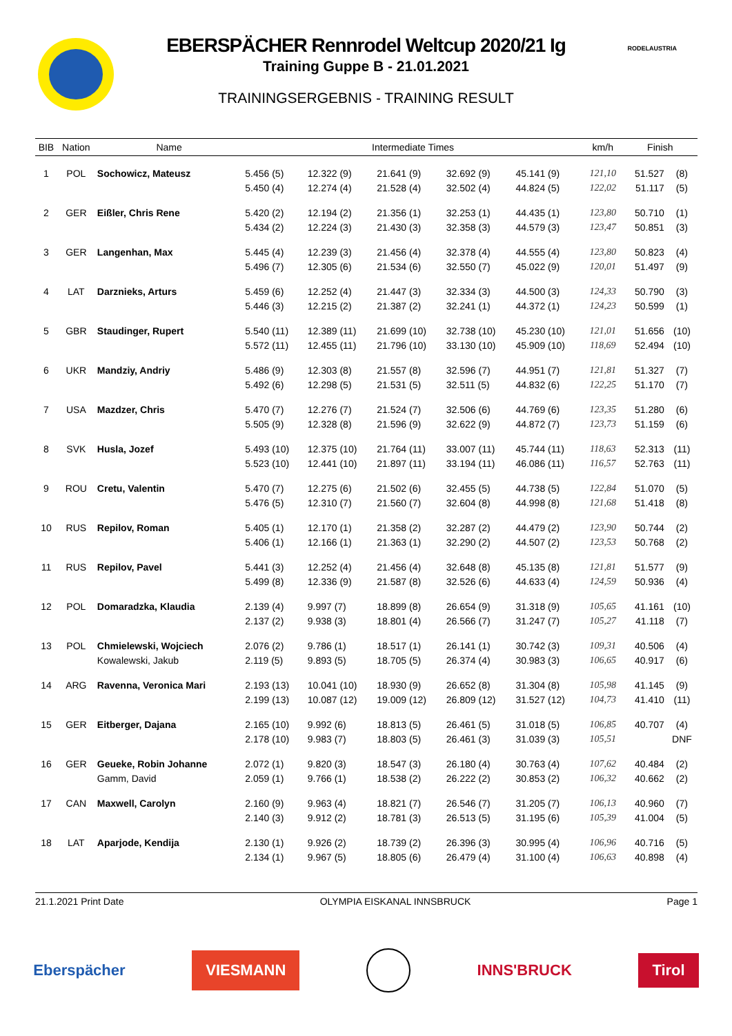RODELAUSTRIA
EBERSPÄCHER Rennrodel Weltcup 2020/21 Ig
Training Guppe B - 21.01.2021
TRAININGSERGEBNIS - TRAINING RESULT
| BIB | Nation | Name | Intermediate Times | | | | | km/h | Finish | |
| --- | --- | --- | --- | --- | --- | --- | --- | --- | --- | --- |
| 1 | POL | Sochowicz, Mateusz | 5.456 (5) | 12.322 (9) | 21.641 (9) | 32.692 (9) | 45.141 (9) | 121,10 | 51.527 | (8) |
| | | | 5.450 (4) | 12.274 (4) | 21.528 (4) | 32.502 (4) | 44.824 (5) | 122,02 | 51.117 | (5) |
| 2 | GER | Eißler, Chris Rene | 5.420 (2) | 12.194 (2) | 21.356 (1) | 32.253 (1) | 44.435 (1) | 123,80 | 50.710 | (1) |
| | | | 5.434 (2) | 12.224 (3) | 21.430 (3) | 32.358 (3) | 44.579 (3) | 123,47 | 50.851 | (3) |
| 3 | GER | Langenhan, Max | 5.445 (4) | 12.239 (3) | 21.456 (4) | 32.378 (4) | 44.555 (4) | 123,80 | 50.823 | (4) |
| | | | 5.496 (7) | 12.305 (6) | 21.534 (6) | 32.550 (7) | 45.022 (9) | 120,01 | 51.497 | (9) |
| 4 | LAT | Darznieks, Arturs | 5.459 (6) | 12.252 (4) | 21.447 (3) | 32.334 (3) | 44.500 (3) | 124,33 | 50.790 | (3) |
| | | | 5.446 (3) | 12.215 (2) | 21.387 (2) | 32.241 (1) | 44.372 (1) | 124,23 | 50.599 | (1) |
| 5 | GBR | Staudinger, Rupert | 5.540 (11) | 12.389 (11) | 21.699 (10) | 32.738 (10) | 45.230 (10) | 121,01 | 51.656 | (10) |
| | | | 5.572 (11) | 12.455 (11) | 21.796 (10) | 33.130 (10) | 45.909 (10) | 118,69 | 52.494 | (10) |
| 6 | UKR | Mandziy, Andriy | 5.486 (9) | 12.303 (8) | 21.557 (8) | 32.596 (7) | 44.951 (7) | 121,81 | 51.327 | (7) |
| | | | 5.492 (6) | 12.298 (5) | 21.531 (5) | 32.511 (5) | 44.832 (6) | 122,25 | 51.170 | (7) |
| 7 | USA | Mazdzer, Chris | 5.470 (7) | 12.276 (7) | 21.524 (7) | 32.506 (6) | 44.769 (6) | 123,35 | 51.280 | (6) |
| | | | 5.505 (9) | 12.328 (8) | 21.596 (9) | 32.622 (9) | 44.872 (7) | 123,73 | 51.159 | (6) |
| 8 | SVK | Husla, Jozef | 5.493 (10) | 12.375 (10) | 21.764 (11) | 33.007 (11) | 45.744 (11) | 118,63 | 52.313 | (11) |
| | | | 5.523 (10) | 12.441 (10) | 21.897 (11) | 33.194 (11) | 46.086 (11) | 116,57 | 52.763 | (11) |
| 9 | ROU | Cretu, Valentin | 5.470 (7) | 12.275 (6) | 21.502 (6) | 32.455 (5) | 44.738 (5) | 122,84 | 51.070 | (5) |
| | | | 5.476 (5) | 12.310 (7) | 21.560 (7) | 32.604 (8) | 44.998 (8) | 121,68 | 51.418 | (8) |
| 10 | RUS | Repilov, Roman | 5.405 (1) | 12.170 (1) | 21.358 (2) | 32.287 (2) | 44.479 (2) | 123,90 | 50.744 | (2) |
| | | | 5.406 (1) | 12.166 (1) | 21.363 (1) | 32.290 (2) | 44.507 (2) | 123,53 | 50.768 | (2) |
| 11 | RUS | Repilov, Pavel | 5.441 (3) | 12.252 (4) | 21.456 (4) | 32.648 (8) | 45.135 (8) | 121,81 | 51.577 | (9) |
| | | | 5.499 (8) | 12.336 (9) | 21.587 (8) | 32.526 (6) | 44.633 (4) | 124,59 | 50.936 | (4) |
| 12 | POL | Domaradzka, Klaudia | 2.139 (4) | 9.997 (7) | 18.899 (8) | 26.654 (9) | 31.318 (9) | 105,65 | 41.161 | (10) |
| | | | 2.137 (2) | 9.938 (3) | 18.801 (4) | 26.566 (7) | 31.247 (7) | 105,27 | 41.118 | (7) |
| 13 | POL | Chmielewski, Wojciech | 2.076 (2) | 9.786 (1) | 18.517 (1) | 26.141 (1) | 30.742 (3) | 109,31 | 40.506 | (4) |
| | | Kowalewski, Jakub | 2.119 (5) | 9.893 (5) | 18.705 (5) | 26.374 (4) | 30.983 (3) | 106,65 | 40.917 | (6) |
| 14 | ARG | Ravenna, Veronica Mari | 2.193 (13) | 10.041 (10) | 18.930 (9) | 26.652 (8) | 31.304 (8) | 105,98 | 41.145 | (9) |
| | | | 2.199 (13) | 10.087 (12) | 19.009 (12) | 26.809 (12) | 31.527 (12) | 104,73 | 41.410 | (11) |
| 15 | GER | Eitberger, Dajana | 2.165 (10) | 9.992 (6) | 18.813 (5) | 26.461 (5) | 31.018 (5) | 106,85 | 40.707 | (4) |
| | | | 2.178 (10) | 9.983 (7) | 18.803 (5) | 26.461 (3) | 31.039 (3) | 105,51 | | DNF |
| 16 | GER | Geueke, Robin Johanne | 2.072 (1) | 9.820 (3) | 18.547 (3) | 26.180 (4) | 30.763 (4) | 107,62 | 40.484 | (2) |
| | | Gamm, David | 2.059 (1) | 9.766 (1) | 18.538 (2) | 26.222 (2) | 30.853 (2) | 106,32 | 40.662 | (2) |
| 17 | CAN | Maxwell, Carolyn | 2.160 (9) | 9.963 (4) | 18.821 (7) | 26.546 (7) | 31.205 (7) | 106,13 | 40.960 | (7) |
| | | | 2.140 (3) | 9.912 (2) | 18.781 (3) | 26.513 (5) | 31.195 (6) | 105,39 | 41.004 | (5) |
| 18 | LAT | Aparjode, Kendija | 2.130 (1) | 9.926 (2) | 18.739 (2) | 26.396 (3) | 30.995 (4) | 106,96 | 40.716 | (5) |
| | | | 2.134 (1) | 9.967 (5) | 18.805 (6) | 26.479 (4) | 31.100 (4) | 106,63 | 40.898 | (4) |
21.1.2021 Print Date OLYMPIA EISKANAL INNSBRUCK Page 1
Eberspächer VIESMANN INNS'BRUCK Tirol